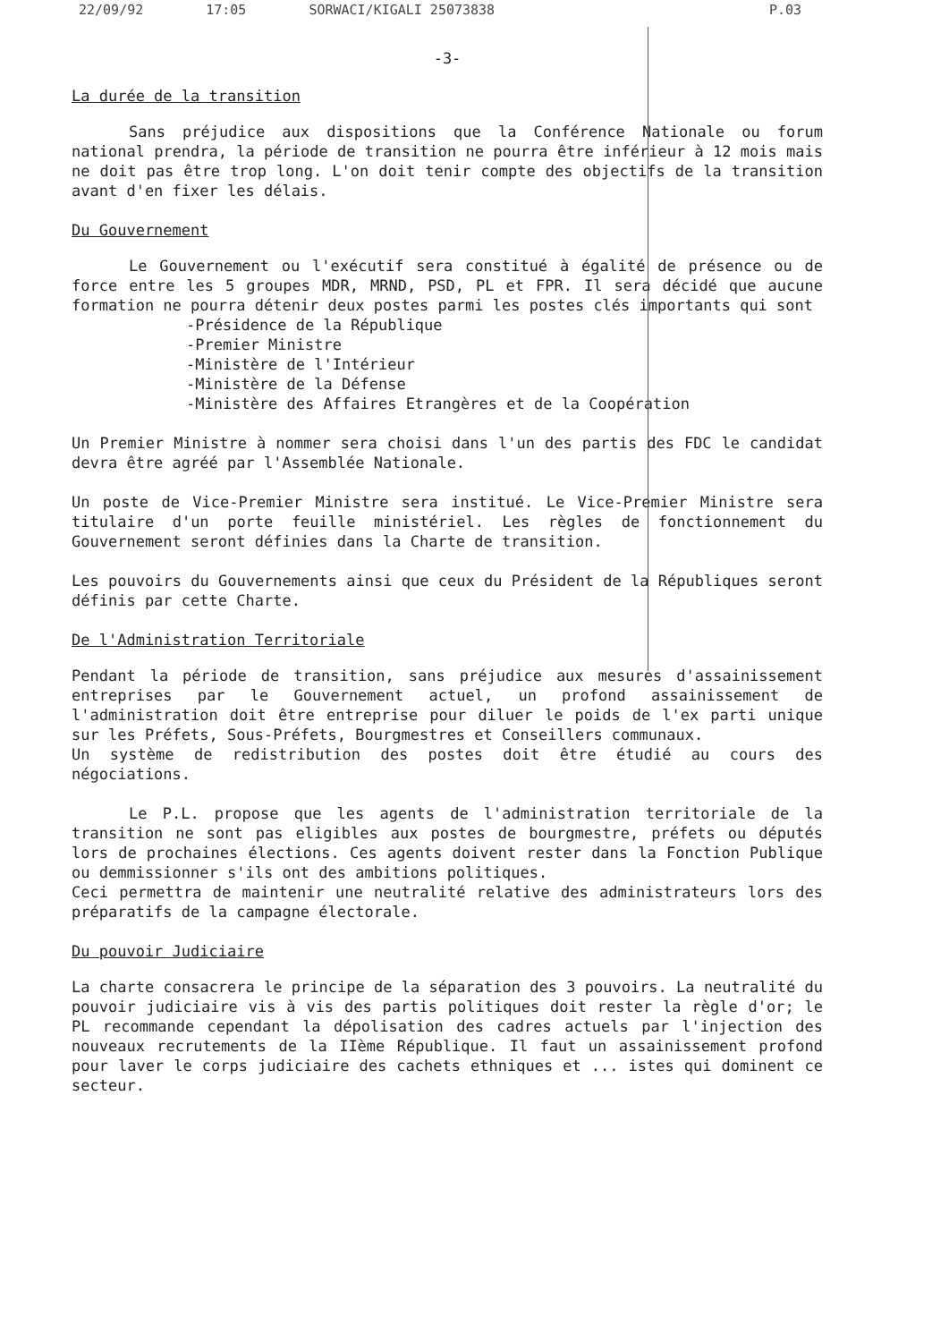22/09/92 17:05 SORWACI/KIGALI 25073838 P.03
-3-
La durée de la transition
Sans préjudice aux dispositions que la Conférence Nationale ou forum national prendra, la période de transition ne pourra être inférieur à 12 mois mais ne doit pas être trop long. L'on doit tenir compte des objectifs de la transition avant d'en fixer les délais.
Du Gouvernement
Le Gouvernement ou l'exécutif sera constitué à égalité de présence ou de force entre les 5 groupes MDR, MRND, PSD, PL et FPR. Il sera décidé que aucune formation ne pourra détenir deux postes parmi les postes clés importants qui sont
-Présidence de la République
-Premier Ministre
-Ministère de l'Intérieur
-Ministère de la Défense
-Ministère des Affaires Etrangères et de la Coopération
Un Premier Ministre à nommer sera choisi dans l'un des partis des FDC le candidat devra être agréé par l'Assemblée Nationale.
Un poste de Vice-Premier Ministre sera institué. Le Vice-Premier Ministre sera titulaire d'un porte feuille ministériel. Les règles de fonctionnement du Gouvernement seront définies dans la Charte de transition.
Les pouvoirs du Gouvernements ainsi que ceux du Président de la Républiques seront définis par cette Charte.
De l'Administration Territoriale
Pendant la période de transition, sans préjudice aux mesures d'assainissement entreprises par le Gouvernement actuel, un profond assainissement de l'administration doit être entreprise pour diluer le poids de l'ex parti unique sur les Préfets, Sous-Préfets, Bourgmestres et Conseillers communaux.
Un système de redistribution des postes doit être étudié au cours des négociations.
Le P.L. propose que les agents de l'administration territoriale de la transition ne sont pas eligibles aux postes de bourgmestre, préfets ou députés lors de prochaines élections. Ces agents doivent rester dans la Fonction Publique ou demmissionner s'ils ont des ambitions politiques.
Ceci permettra de maintenir une neutralité relative des administrateurs lors des préparatifs de la campagne électorale.
Du pouvoir Judiciaire
La charte consacrera le principe de la séparation des 3 pouvoirs. La neutralité du pouvoir judiciaire vis à vis des partis politiques doit rester la règle d'or; le PL recommande cependant la dépolisation des cadres actuels par l'injection des nouveaux recrutements de la IIème République. Il faut un assainissement profond pour laver le corps judiciaire des cachets ethniques et ... istes qui dominent ce secteur.